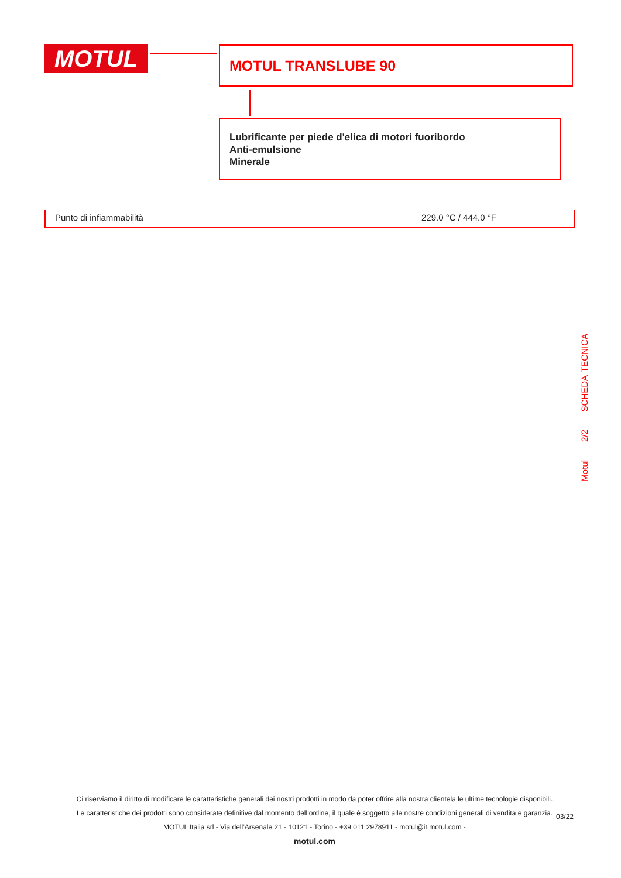MOTUL MOTUL TRANSLUBE 90
Lubrificante per piede d'elica di motori fuoribordo
Anti-emulsione
Minerale
| Punto di infiammabilità | 229.0 °C / 444.0 °F |
Motul 2/2 SCHEDA TECNICA
Ci riserviamo il diritto di modificare le caratteristiche generali dei nostri prodotti in modo da poter offrire alla nostra clientela le ultime tecnologie disponibili.
Le caratteristiche dei prodotti sono considerate definitive dal momento dell’ordine, il quale è soggetto alle nostre condizioni generali di vendita e garanzia.
MOTUL Italia srl - Via dell’Arsenale 21 - 10121 - Torino - +39 011 2978911 - motul@it.motul.com -
motul.com
03/22